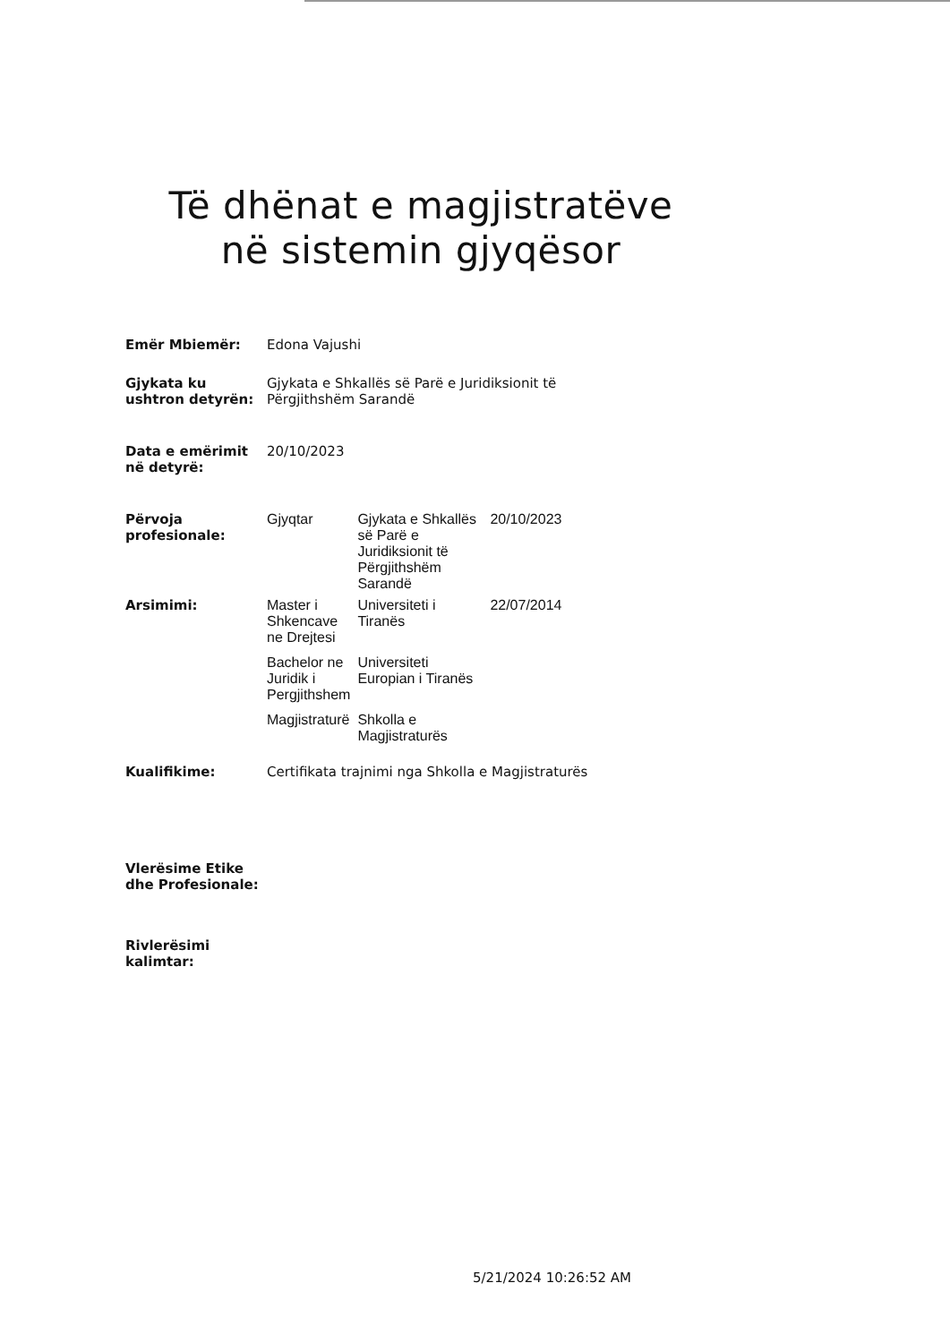Të dhënat e magjistratëve në sistemin gjyqësor
| Emër Mbiemër: | Edona Vajushi | | |
| Gjykata ku ushtron detyrën: | Gjykata e Shkallës së Parë e Juridiksionit të Përgjithshëm Sarandë | | |
| Data e emërimit në detyrë: | 20/10/2023 | | |
| Përvoja profesionale: | Gjyqtar | Gjykata e Shkallës së Parë e Juridiksionit të Përgjithshëm Sarandë | 20/10/2023 |
| Arsimimi: | Master i Shkencave ne Drejtesi | Universiteti i Tiranës | 22/07/2014 |
| | Bachelor ne Juridik i Pergjithshem | Universiteti Europian i Tiranës | |
| | Magjistraturë | Shkolla e Magjistraturës | |
| Kualifikime: | Certifikata trajnimi nga Shkolla e Magjistraturës | | |
| Vlerësime Etike dhe Profesionale: | | | |
| Rivlerësimi kalimtar: | | | |
5/21/2024 10:26:52 AM